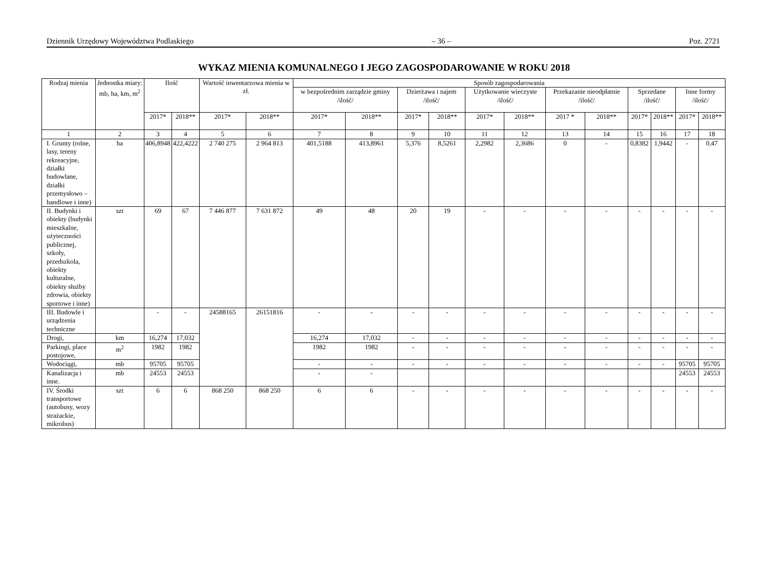Dziennik Urzędowy Województwa Podlaskiego – 36 – Poz. 2721
WYKAZ MIENIA KOMUNALNEGO I JEGO ZAGOSPODAROWANIE W ROKU 2018
| Rodzaj mienia | Jednostka miary: mb, ha, km, m<sup>2</sup> | Ilość | | Wartość inwentarzowa mienia w zł. | | Sposób zagospodarowania | | | | | | | | | | | |
| --- | --- | --- | --- | --- | --- | --- | --- | --- | --- | --- | --- | --- | --- | --- | --- | --- | --- |
| | | | | | | w bezpośrednim zarządzie gminy /ilość/ | | Dzierżawa i najem /ilość/ | | Użytkowanie wieczyste /ilość/ | | Przekazanie nieodpłatnie /ilość/ | | Sprzedane /ilość/ | | Inne formy /ilość/ | |
| | | 2017* | 2018** | 2017* | 2018** | 2017* | 2018** | 2017* | 2018** | 2017* | 2018** | 2017 * | 2018** | 2017* | 2018** | 2017* | 2018** |
| 1 | 2 | 3 | 4 | 5 | 6 | 7 | 8 | 9 | 10 | 11 | 12 | 13 | 14 | 15 | 16 | 17 | 18 |
| I. Grunty (rolne, lasy, tereny rekreacyjne, działki budowlane, działki przemysłowo – handlowe i inne) | ha | 406,8948 | 422,4222 | 2 740 275 | 2 964 813 | 401,5188 | 413,8961 | 5,376 | 8,5261 | 2,2982 | 2,3686 | 0 | - | 0,8382 | 1,9442 | - | 0,47 |
| II. Budynki i obiekty (budynki mieszkalne, użyteczności publicznej, szkoły, przedszkola, obiekty kulturalne, obiekty służby zdrowia, obiekty sportowe i inne) | szt | 69 | 67 | 7 446 877 | 7 631 872 | 49 | 48 | 20 | 19 | - | - | - | - | - | - | - | - |
| III. Budowle i urządzenia techniczne | | - | - | 24588165 | 26151816 | - | - | - | - | - | - | - | - | - | - | - | - |
| Drogi, | km | 16,274 | 17,032 | | | 16,274 | 17,032 | - | - | - | - | - | - | - | - | - | - |
| Parkingi, place postojowe, | m<sup>2</sup> | 1982 | 1982 | | | 1982 | 1982 | - | - | - | - | - | - | - | - | - | - |
| Wodociągi, | mb | 95705 | 95705 | | | - | - | - | - | - | - | - | - | - | - | 95705 | 95705 |
| Kanalizacja i inne. | mb | 24553 | 24553 | | | - | - | | | | | | | | | 24553 | 24553 |
| IV. Środki transportowe (autobusy, wozy strażackie, mikrobus) | szt | 6 | 6 | 868 250 | 868 250 | 6 | 6 | - | - | - | - | - | - | - | - | - | - |